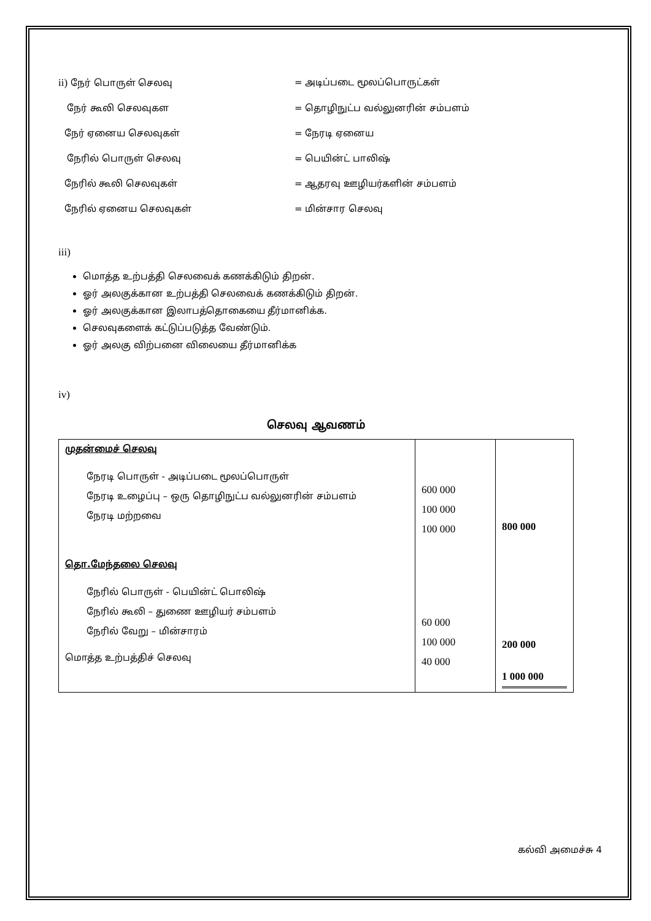ii) நேர் பொருள் செலவு = அடிப்படை மூலப்பொருட்கள்
நேர் கூலி செலவுகள = தொழிநுட்ப வல்லுனரின் சம்பளம்
நேர் ஏனைய செலவுகள் = நேரடி ஏனைய
நேரில் பொருள் செலவு = பெயின்ட் பாலிஷ்
நேரில் கூலி செலவுகள் = ஆதரவு ஊழியர்களின் சம்பளம்
நேரில் ஏனைய செலவுகள் = மின்சார செலவு
iii)
மொத்த உற்பத்தி செலவைக் கணக்கிடும் திறன்.
ஓர் அலகுக்கான உற்பத்தி செலவைக் கணக்கிடும் திறன்.
ஓர் அலகுக்கான இலாபத்தொகையை தீர்மானிக்க.
செலவுகளைக் கட்டுப்படுத்த வேண்டும்.
ஓர் அலகு விற்பனை விலையை தீர்மானிக்க
iv)
செலவு ஆவணம்
| முதன்மைச் செலவு நேரடி பொருள் - அடிப்படை மூலப்பொருள் நேரடி உழைப்பு – ஒரு தொழிநுட்ப வல்லுனரின் சம்பளம் நேரடி மற்றவை தொ.மேந்தலை செலவு நேரில் பொருள் - பெயின்ட் பொலிஷ் நேரில் கூலி – துணை ஊழியர் சம்பளம் நேரில் வேறு – மின்சாரம் மொத்த உற்பத்திச் செலவு | 600 000 100 000 100 000 60 000 100 000 40 000 | 800 000 200 000 1 000 000 |
கல்வி அமைச்சு 4